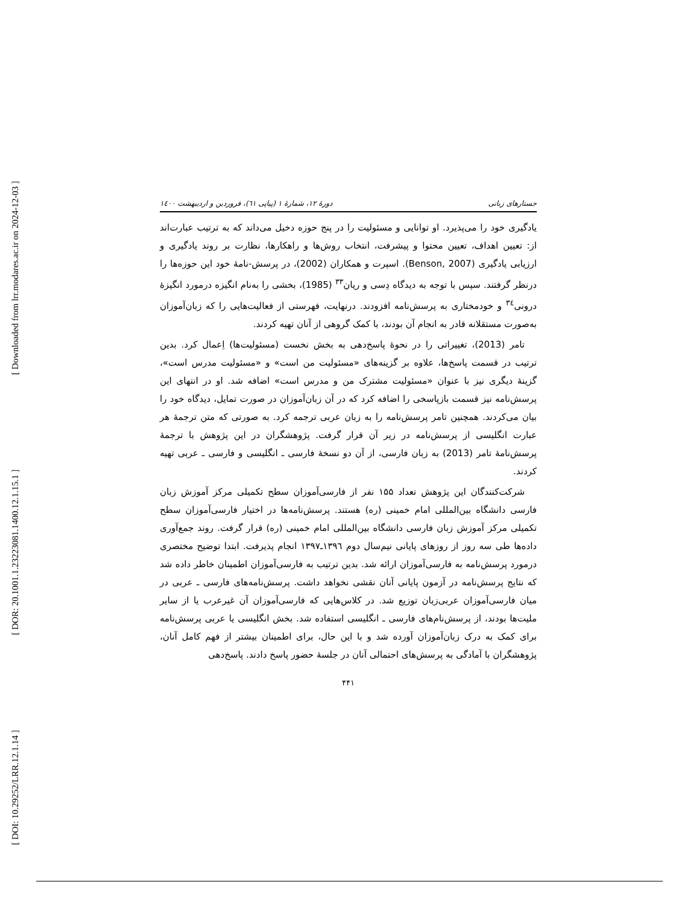[ Downloaded from lrr.modares.ac.ir on 2024-12-03 ]
[ DOR: 20.1001.1.23223081.1400.12.1.15.1 ]
[ DOI: 10.29252/LRR.12.1.14 ]
جستارهای زبانی دورهٔ ۱۲، شمارهٔ ۱ (پیاپی ٦١)، فروردین و اردیبهشت ۱٤۰۰
یادگیری خود را می‌پذیرد. او توانایی و مسئولیت را در پنج حوزه دخیل می‌داند که به ترتیب عبارت‌اند از: تعیین اهداف، تعیین محتوا و پیشرفت، انتخاب روش‌ها و راهکارها، نظارت بر روند یادگیری و ارزیابی یادگیری (Benson, 2007). اسپرت و همکاران (2002)، در پرسش-نامهٔ خود این حوزه‌ها را درنظر گرفتند. سپس با توجه به دیدگاه دِسی و ریان<sup>۳۳</sup> (1985)، بخشی را به‌نام انگیزه درمورد انگیزهٔ درونی<sup>۳٤</sup> و خودمختاری به پرسش‌نامه افزودند. درنهایت، فهرستی از فعالیت‌هایی را که زبان‌آموزان به‌صورت مستقلانه قادر به انجام آن بودند، با کمک گروهی از آنان تهیه کردند.
تامر (2013)، تغییراتی را در نحوهٔ پاسخ‌دهی به بخش نخست (مسئولیت‌ها) اِعمال کرد. بدین ترتیب در قسمت پاسخ‌ها، علاوه بر گزینه‌های «مسئولیت من است» و «مسئولیت مدرس است»، گزینهٔ دیگری نیز با عنوان «مسئولیت مشترک من و مدرس است» اضافه شد. او در انتهای این پرسش‌نامه نیز قسمت بازپاسخی را اضافه کرد که در آن زبان‌آموزان در صورت تمایل، دیدگاه خود را بیان می‌کردند. همچنین تامر پرسش‌نامه را به زبان عربی ترجمه کرد. به صورتی که متن ترجمهٔ هر عبارت انگلیسی از پرسش‌نامه در زیر آن قرار گرفت. پژوهشگران در این پژوهش با ترجمهٔ پرسش‌نامهٔ تامر (2013) به زبان فارسی، از آن دو نسخهٔ فارسی ـ انگلیسی و فارسی ـ عربی تهیه کردند.
شرکت‌کنندگان این پژوهش تعداد ۱۵۵ نفر از فارسی‌آموزان سطح تکمیلی مرکز آموزش زبان فارسی دانشگاه بین‌المللی امام خمینی (ره) هستند. پرسش‌نامه‌ها در اختیار فارسی‌آموزان سطح تکمیلی مرکز آموزش زبان فارسی دانشگاه بین‌المللی امام خمینی (ره) قرار گرفت. روند جمع‌آوری داده‌ها طی سه روز از روزهای پایانی نیم‌سال دوم ۱۳۹٦ـ۱۳۹۷ انجام پذیرفت. ابتدا توضیح مختصری درمورد پرسش‌نامه به فارسی‌آموزان ارائه شد. بدین ترتیب به فارسی‌آموزان اطمینان خاطر داده شد که نتایج پرسش‌نامه در آزمون پایانی آنان نقشی نخواهد داشت. پرسش‌نامه‌های فارسی ـ عربی در میان فارسی‌آموزان عربی‌زبان توزیع شد. در کلاس‌هایی که فارسی‌آموزان آن غیرعرب یا از سایر ملیت‌ها بودند، از پرسش‌نام‌های فارسی ـ انگلیسی استفاده شد. بخش انگلیسی یا عربی پرسش‌نامه برای کمک به درک زبان‌آموزان آورده شد و با این حال، برای اطمینان بیشتر از فهم کامل آنان، پژوهشگران با آمادگی به پرسش‌های احتمالی آنان در جلسهٔ حضور پاسخ دادند. پاسخ‌دهی
۴۴۱